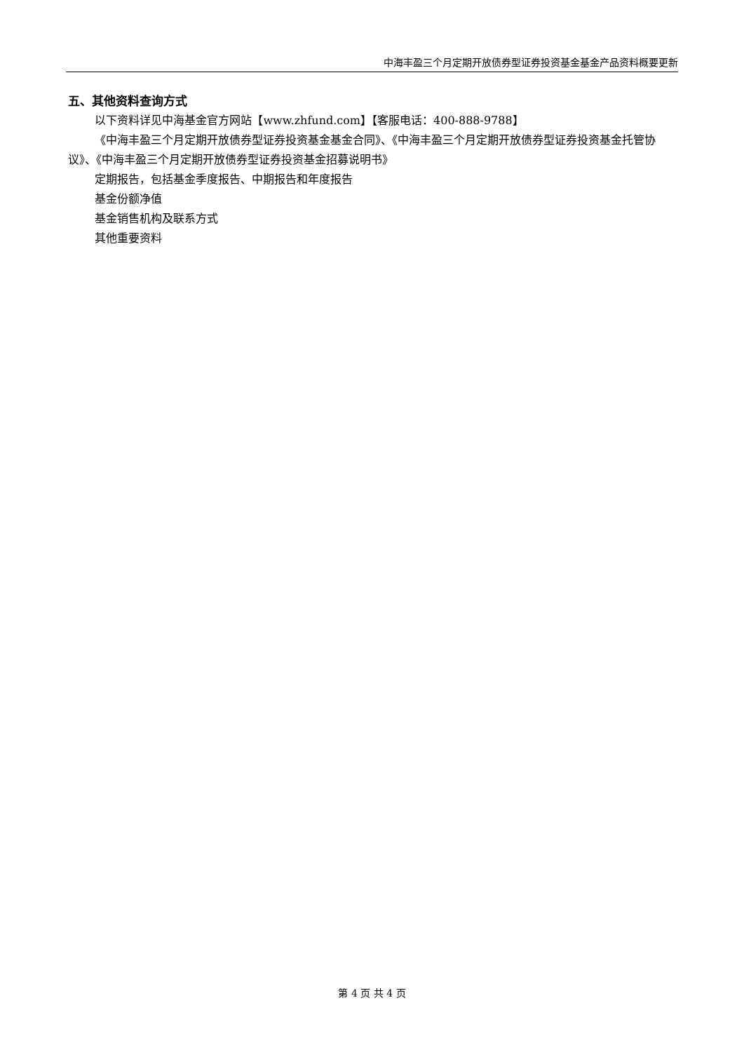中海丰盈三个月定期开放债券型证券投资基金基金产品资料概要更新
五、其他资料查询方式
以下资料详见中海基金官方网站【www.zhfund.com】【客服电话：400-888-9788】
《中海丰盈三个月定期开放债券型证券投资基金基金合同》、《中海丰盈三个月定期开放债券型证券投资基金托管协议》、《中海丰盈三个月定期开放债券型证券投资基金招募说明书》
定期报告，包括基金季度报告、中期报告和年度报告
基金份额净值
基金销售机构及联系方式
其他重要资料
第 4 页 共 4 页